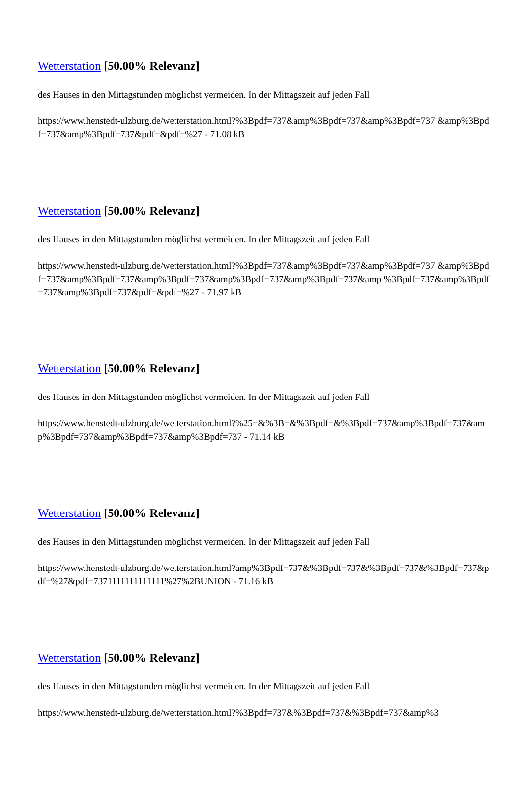Wetterstation [50.00% Relevanz]
des Hauses in den Mittagstunden möglichst vermeiden. In der Mittagszeit auf jeden Fall
https://www.henstedt-ulzburg.de/wetterstation.html?%3Bpdf=737&amp%3Bpdf=737&amp%3Bpdf=737 &amp%3Bpdf=737&amp%3Bpdf=737&pdf=&pdf=%27 - 71.08 kB
Wetterstation [50.00% Relevanz]
des Hauses in den Mittagstunden möglichst vermeiden. In der Mittagszeit auf jeden Fall
https://www.henstedt-ulzburg.de/wetterstation.html?%3Bpdf=737&amp%3Bpdf=737&amp%3Bpdf=737 &amp%3Bpdf=737&amp%3Bpdf=737&amp%3Bpdf=737&amp%3Bpdf=737&amp%3Bpdf=737&amp %3Bpdf=737&amp%3Bpdf=737&amp%3Bpdf=737&pdf=&pdf=%27 - 71.97 kB
Wetterstation [50.00% Relevanz]
des Hauses in den Mittagstunden möglichst vermeiden. In der Mittagszeit auf jeden Fall
https://www.henstedt-ulzburg.de/wetterstation.html?%25=&%3B=&%3Bpdf=&%3Bpdf=737&amp%3Bpdf=737&amp%3Bpdf=737&amp%3Bpdf=737&amp%3Bpdf=737 - 71.14 kB
Wetterstation [50.00% Relevanz]
des Hauses in den Mittagstunden möglichst vermeiden. In der Mittagszeit auf jeden Fall
https://www.henstedt-ulzburg.de/wetterstation.html?amp%3Bpdf=737&%3Bpdf=737&%3Bpdf=737&%3Bpdf=737&pdf=%27&pdf=7371111111111111%27%2BUNION - 71.16 kB
Wetterstation [50.00% Relevanz]
des Hauses in den Mittagstunden möglichst vermeiden. In der Mittagszeit auf jeden Fall
https://www.henstedt-ulzburg.de/wetterstation.html?%3Bpdf=737&%3Bpdf=737&%3Bpdf=737&amp%3